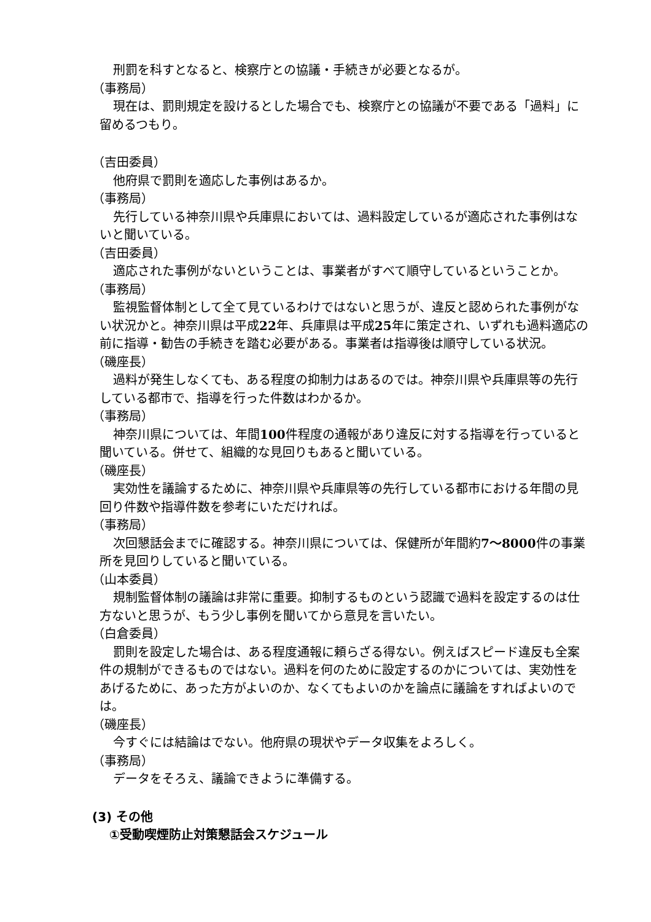刑罰を科すとなると、検察庁との協議・手続きが必要となるが。
（事務局）
現在は、罰則規定を設けるとした場合でも、検察庁との協議が不要である「過料」に留めるつもり。
（吉田委員）
他府県で罰則を適応した事例はあるか。
（事務局）
先行している神奈川県や兵庫県においては、過料設定しているが適応された事例はないと聞いている。
（吉田委員）
適応された事例がないということは、事業者がすべて順守しているということか。
（事務局）
監視監督体制として全て見ているわけではないと思うが、違反と認められた事例がない状況かと。神奈川県は平成22年、兵庫県は平成25年に策定され、いずれも過料適応の前に指導・勧告の手続きを踏む必要がある。事業者は指導後は順守している状況。
（磯座長）
過料が発生しなくても、ある程度の抑制力はあるのでは。神奈川県や兵庫県等の先行している都市で、指導を行った件数はわかるか。
（事務局）
神奈川県については、年間100件程度の通報があり違反に対する指導を行っていると聞いている。併せて、組織的な見回りもあると聞いている。
（磯座長）
実効性を議論するために、神奈川県や兵庫県等の先行している都市における年間の見回り件数や指導件数を参考にいただければ。
（事務局）
次回懇話会までに確認する。神奈川県については、保健所が年間約7～8000件の事業所を見回りしていると聞いている。
（山本委員）
規制監督体制の議論は非常に重要。抑制するものという認識で過料を設定するのは仕方ないと思うが、もう少し事例を聞いてから意見を言いたい。
（白倉委員）
罰則を設定した場合は、ある程度通報に頼らざる得ない。例えばスピード違反も全案件の規制ができるものではない。過料を何のために設定するのかについては、実効性をあげるために、あった方がよいのか、なくてもよいのかを論点に議論をすればよいのでは。
（磯座長）
今すぐには結論はでない。他府県の現状やデータ収集をよろしく。
（事務局）
データをそろえ、議論できように準備する。
(3) その他
①受動喫煙防止対策懇話会スケジュール